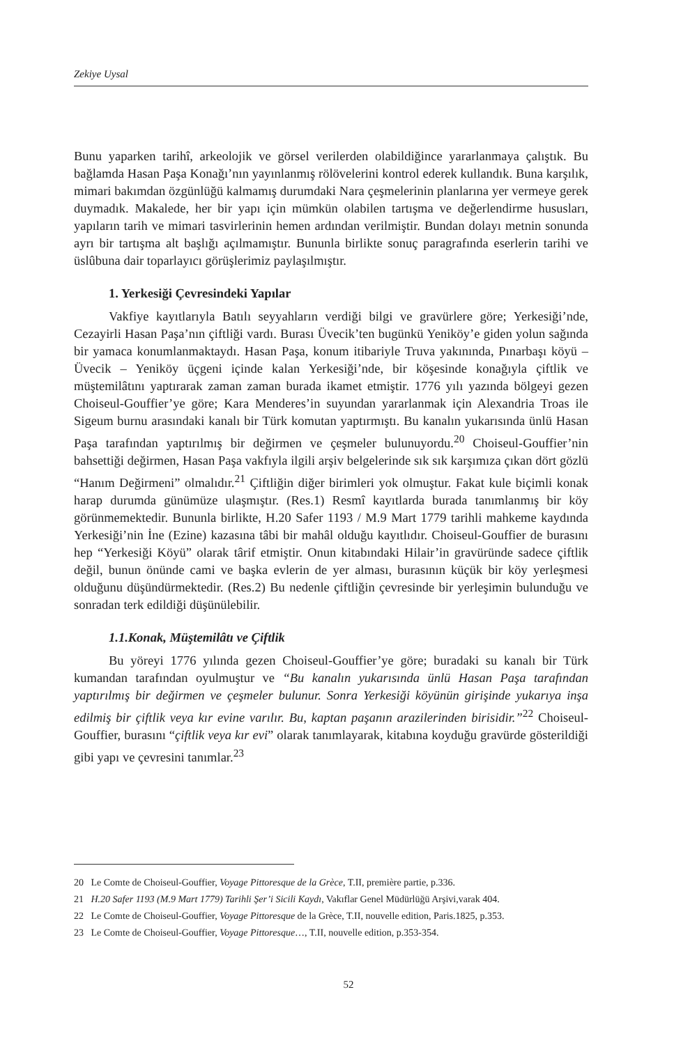Zekiye Uysal
Bunu yaparken tarihî, arkeolojik ve görsel verilerden olabildiğince yararlanmaya çalıştık. Bu bağlamda Hasan Paşa Konağı’nın yayınlanmış rölövelerini kontrol ederek kullandık. Buna karşılık, mimari bakımdan özgünlüğü kalmamış durumdaki Nara çeşmelerinin planlarına yer vermeye gerek duymadık. Makalede, her bir yapı için mümkün olabilen tartışma ve değerlendirme hususları, yapıların tarih ve mimari tasvirlerinin hemen ardından verilmiştir. Bundan dolayı metnin sonunda ayrı bir tartışma alt başlığı açılmamıştır. Bununla birlikte sonuç paragrafında eserlerin tarihi ve üslûbuna dair toparlayıcı görüşlerimiz paylaşılmıştır.
1. Yerkesiği Çevresindeki Yapılar
Vakfiye kayıtlarıyla Batılı seyyahların verdiği bilgi ve gravürlere göre; Yerkesiği’nde, Cezayirli Hasan Paşa’nın çiftliği vardı. Burası Üvecik’ten bugünkü Yeniköy’e giden yolun sağında bir yamaca konumlanmaktaydı. Hasan Paşa, konum itibariyle Truva yakınında, Pınarbaşı köyü – Üvecik – Yeniköy üçgeni içinde kalan Yerkesiği’nde, bir köşesinde konağıyla çiftlik ve müştemilâtını yaptırarak zaman zaman burada ikamet etmiştir. 1776 yılı yazında bölgeyi gezen Choiseul-Gouffier’ye göre; Kara Menderes’in suyundan yararlanmak için Alexandria Troas ile Sigeum burnu arasındaki kanalı bir Türk komutan yaptırmıştı. Bu kanalın yukarısında ünlü Hasan Paşa tarafından yaptırılmış bir değirmen ve çeşmeler bulunuyordu.<sup>20</sup> Choiseul-Gouffier’nin bahsettiği değirmen, Hasan Paşa vakfıyla ilgili arşiv belgelerinde sık sık karşımıza çıkan dört gözlü “Hanım Değirmeni” olmalıdır.<sup>21</sup> Çiftliğin diğer birimleri yok olmuştur. Fakat kule biçimli konak harap durumda günümüze ulaşmıştır. (Res.1) Resmî kayıtlarda burada tanımlanmış bir köy görünmemektedir. Bununla birlikte, H.20 Safer 1193 / M.9 Mart 1779 tarihli mahkeme kaydında Yerkesiği’nin İne (Ezine) kazasına tâbi bir mahâl olduğu kayıtlıdır. Choiseul-Gouffier de burasını hep “Yerkesiği Köyü” olarak târif etmiştir. Onun kitabındaki Hilair’in gravüründe sadece çiftlik değil, bunun önünde cami ve başka evlerin de yer alması, burasının küçük bir köy yerleşmesi olduğunu düşündürmektedir. (Res.2) Bu nedenle çiftliğin çevresinde bir yerleşimin bulunduğu ve sonradan terk edildiği düşünülebilir.
1.1.Konak, Müştemilâtı ve Çiftlik
Bu yöreyi 1776 yılında gezen Choiseul-Gouffier’ye göre; buradaki su kanalı bir Türk kumandan tarafından oyulmuştur ve “Bu kanalın yukarısında ünlü Hasan Paşa tarafından yaptırılmış bir değirmen ve çeşmeler bulunur. Sonra Yerkesiği köyünün girişinde yukarıya inşa edilmiş bir çiftlik veya kır evine varılır. Bu, kaptan paşanın arazilerinden birisidir.”<sup>22</sup> Choiseul-Gouffier, burasını “çiftlik veya kır evi” olarak tanımlayarak, kitabına koyduğu gravürde gösterildiği gibi yapı ve çevresini tanımlar.<sup>23</sup>
20 Le Comte de Choiseul-Gouffier, Voyage Pittoresque de la Grèce, T.II, première partie, p.336.
21 H.20 Safer 1193 (M.9 Mart 1779) Tarihli Şer’i Sicili Kaydı, Vakıflar Genel Müdürlüğü Arşivi,varak 404.
22 Le Comte de Choiseul-Gouffier, Voyage Pittoresque de la Grèce, T.II, nouvelle edition, Paris.1825, p.353.
23 Le Comte de Choiseul-Gouffier, Voyage Pittoresque…, T.II, nouvelle edition, p.353-354.
52